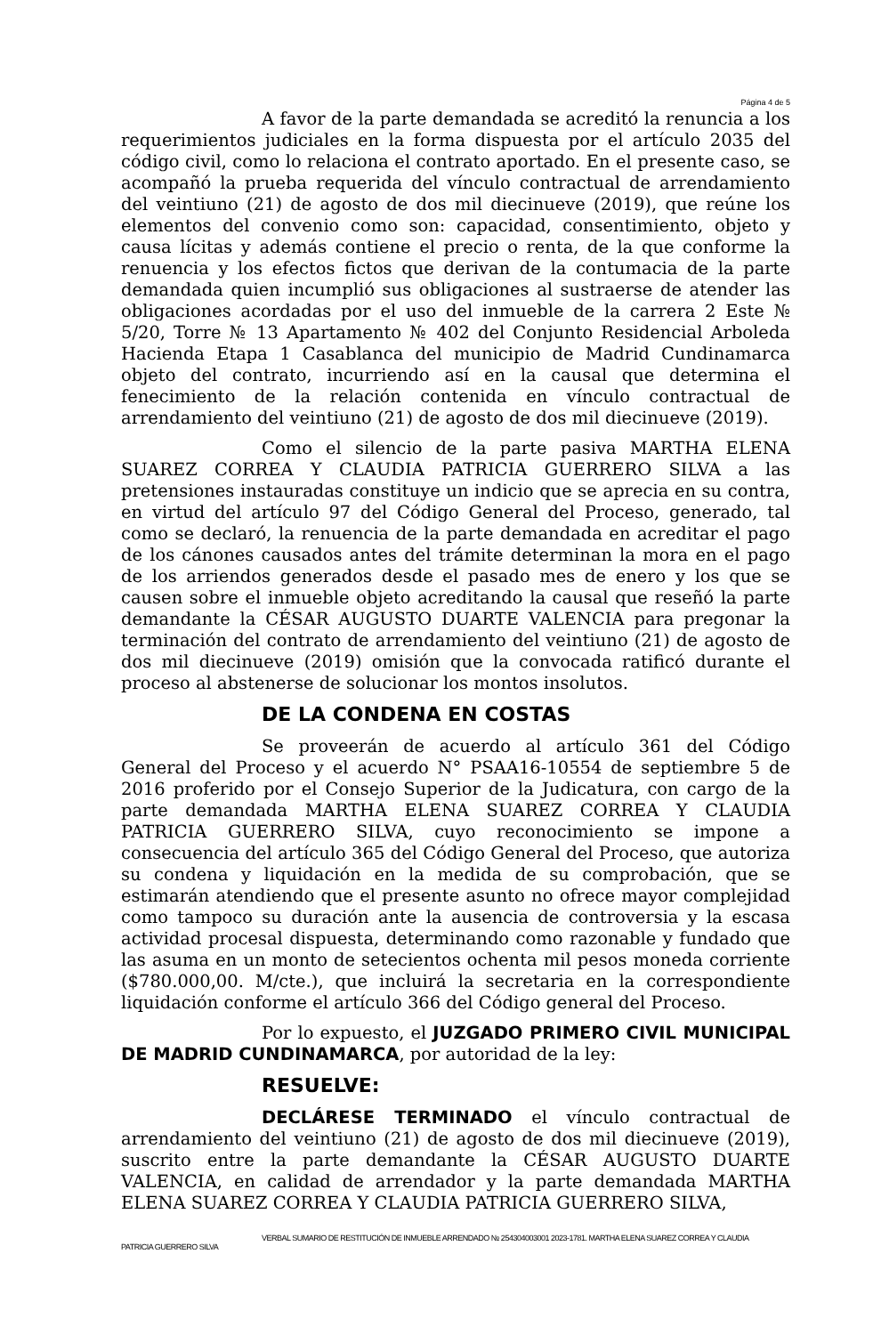Página 4 de 5
A favor de la parte demandada se acreditó la renuncia a los requerimientos judiciales en la forma dispuesta por el artículo 2035 del código civil, como lo relaciona el contrato aportado. En el presente caso, se acompañó la prueba requerida del vínculo contractual de arrendamiento del veintiuno (21) de agosto de dos mil diecinueve (2019), que reúne los elementos del convenio como son: capacidad, consentimiento, objeto y causa lícitas y además contiene el precio o renta, de la que conforme la renuencia y los efectos fictos que derivan de la contumacia de la parte demandada quien incumplió sus obligaciones al sustraerse de atender las obligaciones acordadas por el uso del inmueble de la carrera 2 Este № 5/20, Torre № 13 Apartamento № 402 del Conjunto Residencial Arboleda Hacienda Etapa 1 Casablanca del municipio de Madrid Cundinamarca objeto del contrato, incurriendo así en la causal que determina el fenecimiento de la relación contenida en vínculo contractual de arrendamiento del veintiuno (21) de agosto de dos mil diecinueve (2019).
Como el silencio de la parte pasiva MARTHA ELENA SUAREZ CORREA Y CLAUDIA PATRICIA GUERRERO SILVA a las pretensiones instauradas constituye un indicio que se aprecia en su contra, en virtud del artículo 97 del Código General del Proceso, generado, tal como se declaró, la renuencia de la parte demandada en acreditar el pago de los cánones causados antes del trámite determinan la mora en el pago de los arriendos generados desde el pasado mes de enero y los que se causen sobre el inmueble objeto acreditando la causal que reseñó la parte demandante la CÉSAR AUGUSTO DUARTE VALENCIA para pregonar la terminación del contrato de arrendamiento del veintiuno (21) de agosto de dos mil diecinueve (2019) omisión que la convocada ratificó durante el proceso al abstenerse de solucionar los montos insolutos.
DE LA CONDENA EN COSTAS
Se proveerán de acuerdo al artículo 361 del Código General del Proceso y el acuerdo N° PSAA16-10554 de septiembre 5 de 2016 proferido por el Consejo Superior de la Judicatura, con cargo de la parte demandada MARTHA ELENA SUAREZ CORREA Y CLAUDIA PATRICIA GUERRERO SILVA, cuyo reconocimiento se impone a consecuencia del artículo 365 del Código General del Proceso, que autoriza su condena y liquidación en la medida de su comprobación, que se estimarán atendiendo que el presente asunto no ofrece mayor complejidad como tampoco su duración ante la ausencia de controversia y la escasa actividad procesal dispuesta, determinando como razonable y fundado que las asuma en un monto de setecientos ochenta mil pesos moneda corriente ($780.000,00. M/cte.), que incluirá la secretaria en la correspondiente liquidación conforme el artículo 366 del Código general del Proceso.
Por lo expuesto, el JUZGADO PRIMERO CIVIL MUNICIPAL DE MADRID CUNDINAMARCA, por autoridad de la ley:
RESUELVE:
DECLÁRESE TERMINADO el vínculo contractual de arrendamiento del veintiuno (21) de agosto de dos mil diecinueve (2019), suscrito entre la parte demandante la CÉSAR AUGUSTO DUARTE VALENCIA, en calidad de arrendador y la parte demandada MARTHA ELENA SUAREZ CORREA Y CLAUDIA PATRICIA GUERRERO SILVA,
VERBAL SUMARIO DE RESTITUCIÓN DE INMUEBLE ARRENDADO № 254304003001 2023-1781. MARTHA ELENA SUAREZ CORREA Y CLAUDIA
PATRICIA GUERRERO SILVA